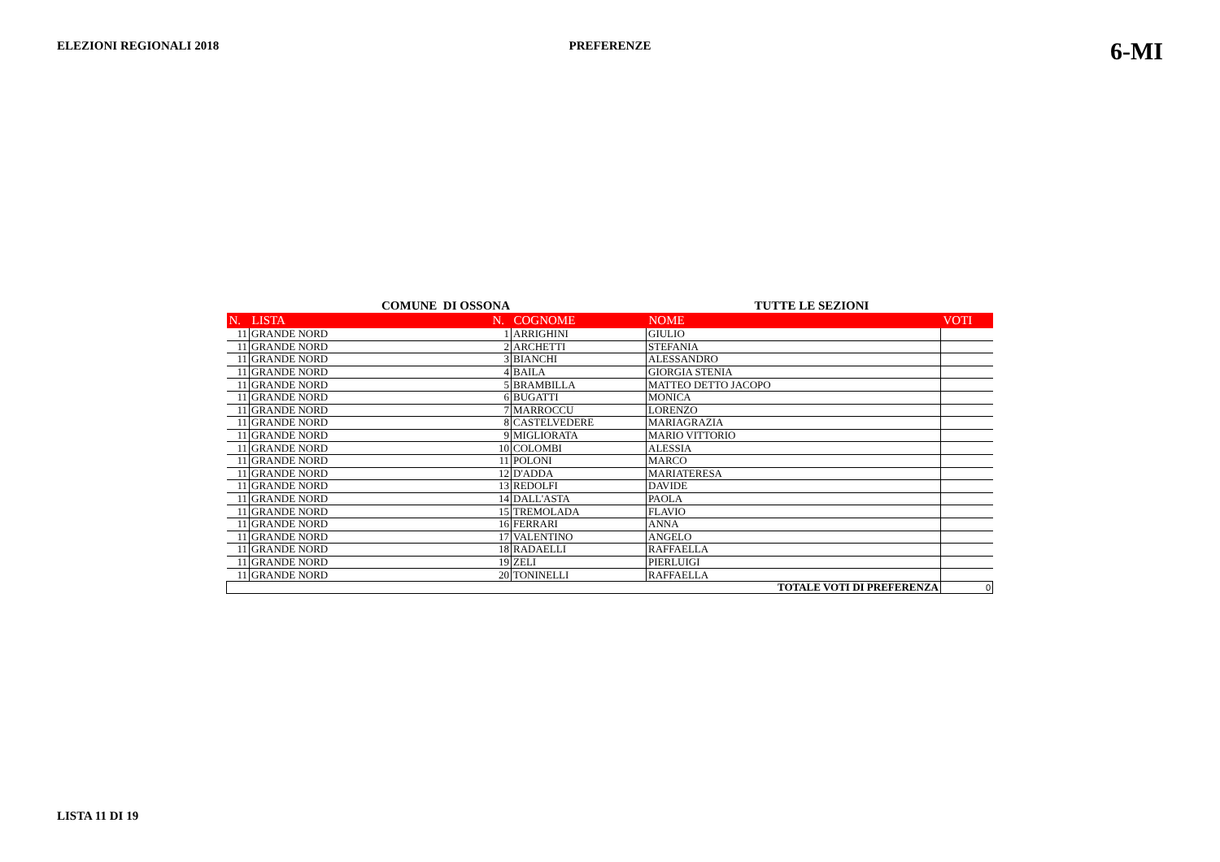ELEZIONI REGIONALI 2018 PREFERENZE
6-MI
COMUNE DI OSSONA TUTTE LE SEZIONI
| N. | LISTA | N. | COGNOME | NOME | VOTI |
| --- | --- | --- | --- | --- | --- |
| 11 | GRANDE NORD | 1 | ARRIGHINI | GIULIO | |
| 11 | GRANDE NORD | 2 | ARCHETTI | STEFANIA | |
| 11 | GRANDE NORD | 3 | BIANCHI | ALESSANDRO | |
| 11 | GRANDE NORD | 4 | BAILA | GIORGIA STENIA | |
| 11 | GRANDE NORD | 5 | BRAMBILLA | MATTEO DETTO JACOPO | |
| 11 | GRANDE NORD | 6 | BUGATTI | MONICA | |
| 11 | GRANDE NORD | 7 | MARROCCU | LORENZO | |
| 11 | GRANDE NORD | 8 | CASTELVEDERE | MARIAGRAZIA | |
| 11 | GRANDE NORD | 9 | MIGLIORATA | MARIO VITTORIO | |
| 11 | GRANDE NORD | 10 | COLOMBI | ALESSIA | |
| 11 | GRANDE NORD | 11 | POLONI | MARCO | |
| 11 | GRANDE NORD | 12 | D'ADDA | MARIATERESA | |
| 11 | GRANDE NORD | 13 | REDOLFI | DAVIDE | |
| 11 | GRANDE NORD | 14 | DALL'ASTA | PAOLA | |
| 11 | GRANDE NORD | 15 | TREMOLADA | FLAVIO | |
| 11 | GRANDE NORD | 16 | FERRARI | ANNA | |
| 11 | GRANDE NORD | 17 | VALENTINO | ANGELO | |
| 11 | GRANDE NORD | 18 | RADAELLI | RAFFAELLA | |
| 11 | GRANDE NORD | 19 | ZELI | PIERLUIGI | |
| 11 | GRANDE NORD | 20 | TONINELLI | RAFFAELLA | |
| TOTALE VOTI DI PREFERENZA | | | | | 0 |
LISTA 11 DI 19